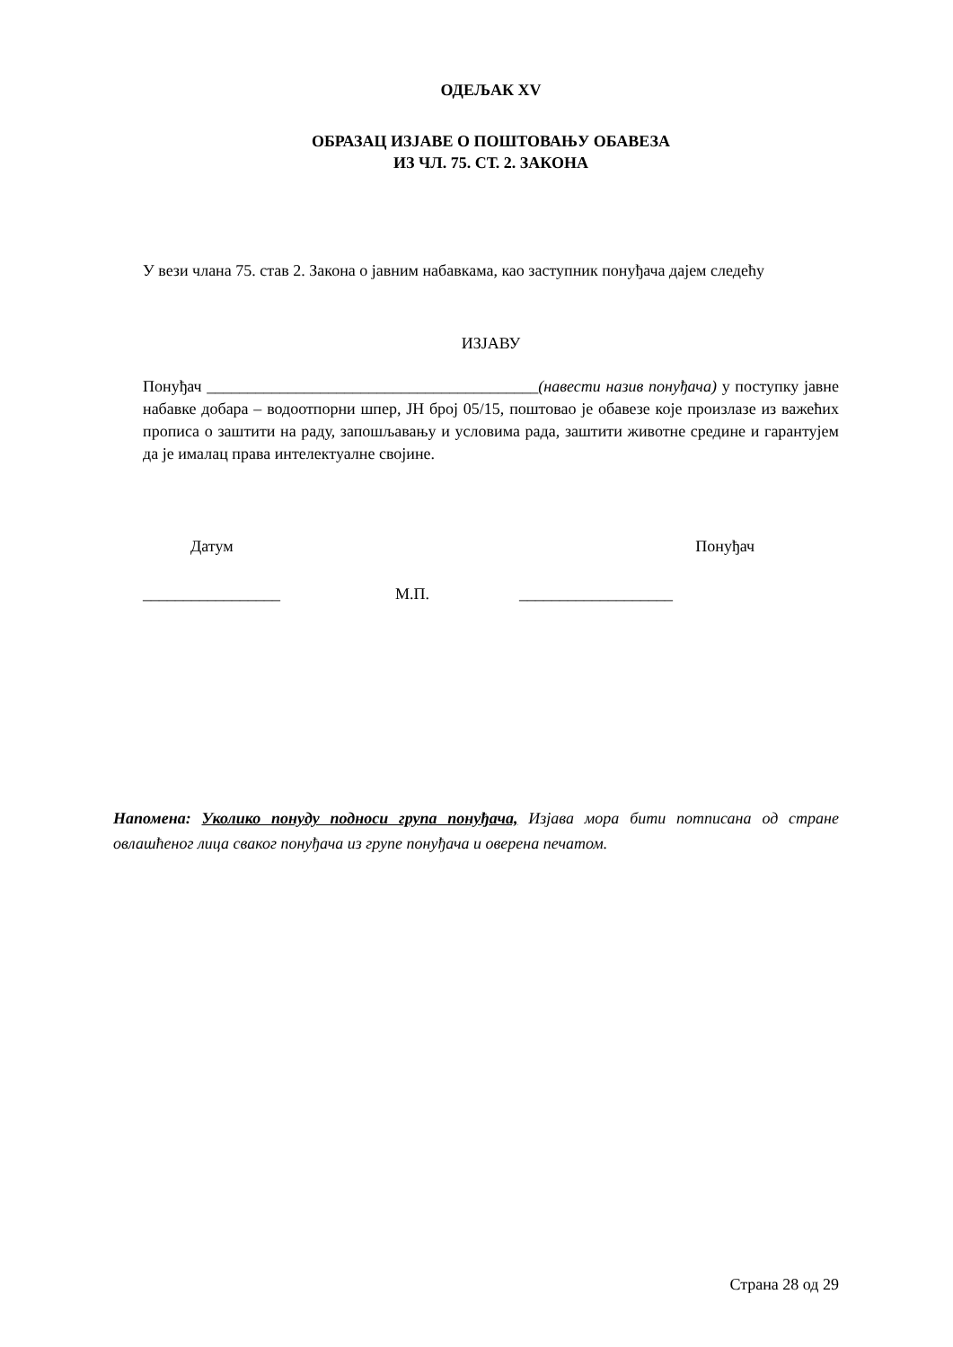ОДЕЉАК XV
ОБРАЗАЦ ИЗЈАВЕ О ПОШТОВАЊУ ОБАВЕЗА
ИЗ ЧЛ. 75. СТ. 2. ЗАКОНА
У вези члана 75. став 2. Закона о јавним набавкама, као заступник понуђача дајем следећу
ИЗЈАВУ
Понуђач _________________________________________(навести назив понуђача) у поступку јавне набавке добара – водоотпорни шпер, ЈН број 05/15, поштовао је обавезе које произлазе из важећих прописа о заштити на раду, запошљавању и условима рада, заштити животне средине и гарантујем да је ималац права интелектуалне својине.
Датум Понуђач
_________________ М.П. ___________________
Напомена: Уколико понуду подноси група понуђача, Изјава мора бити потписана од стране овлашћеног лица сваког понуђача из групе понуђача и оверена печатом.
Страна 28 од 29